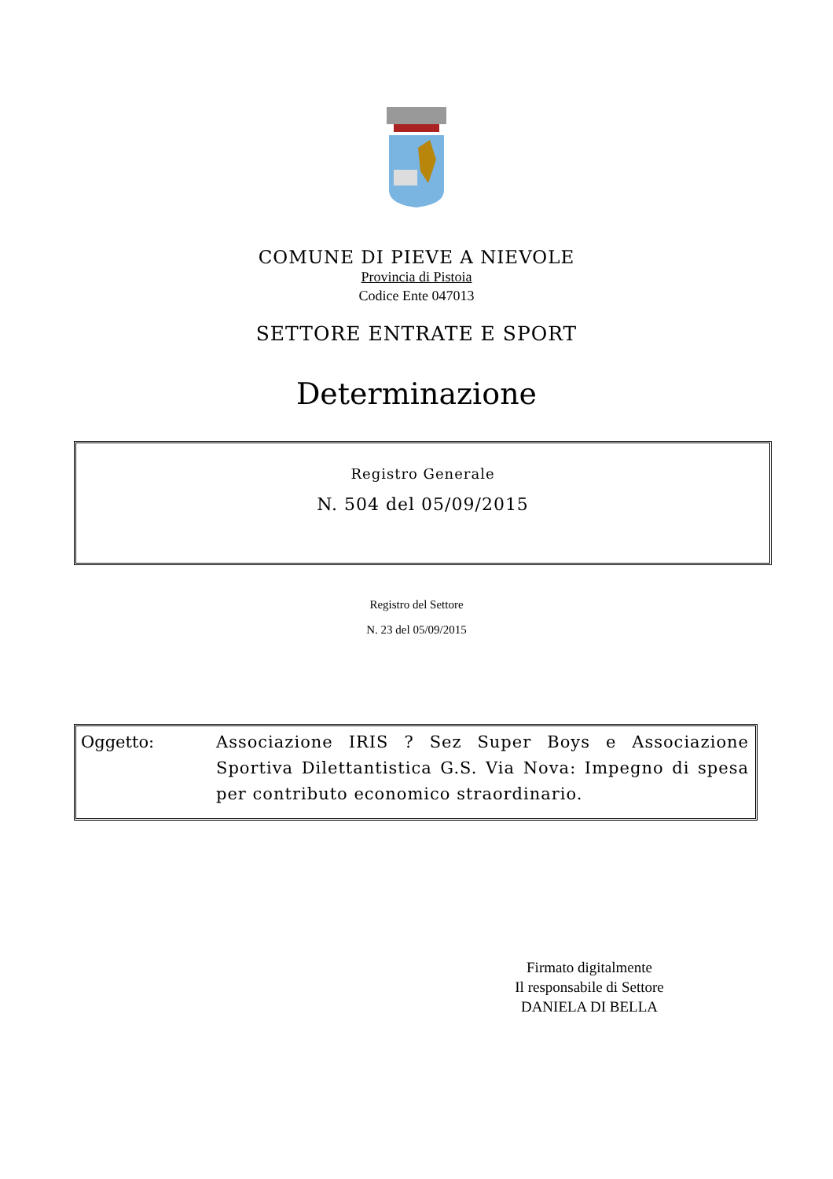COMUNE DI PIEVE A NIEVOLE
Provincia di Pistoia
Codice Ente 047013
SETTORE ENTRATE E SPORT
Determinazione
Registro Generale
N. 504 del 05/09/2015
Registro del Settore
N. 23 del 05/09/2015
Oggetto: Associazione IRIS ? Sez Super Boys e Associazione Sportiva Dilettantistica G.S. Via Nova: Impegno di spesa per contributo economico straordinario.
Firmato digitalmente
Il responsabile di Settore
DANIELA DI BELLA